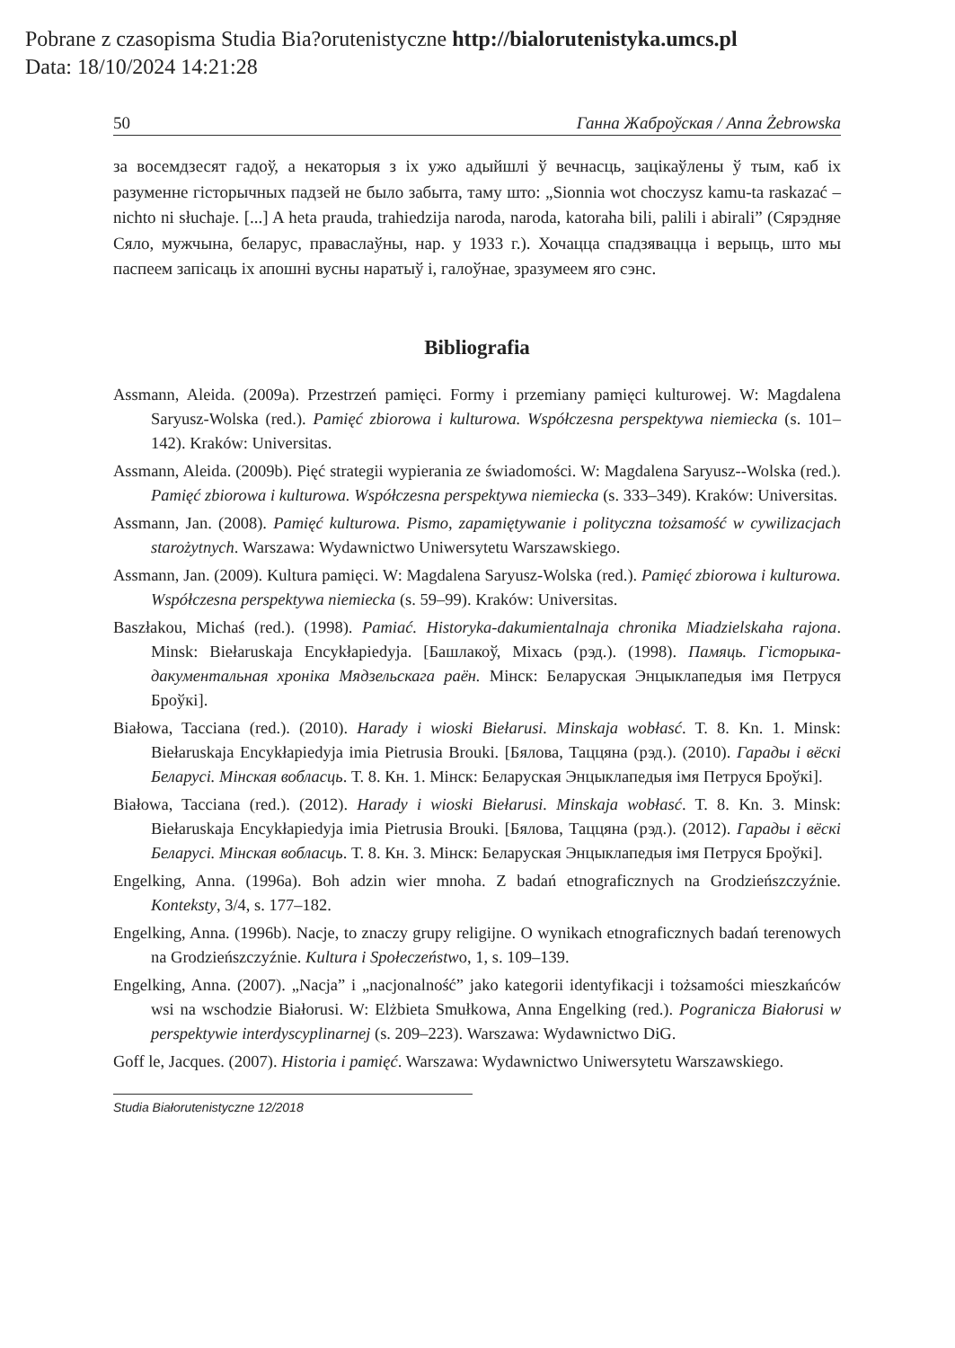Pobrane z czasopisma Studia Bia?orutenistyczne http://bialorutenistyka.umcs.pl
Data: 18/10/2024 14:21:28
50 Ганна Жаброўская / Anna Żebrowska
за восемдзесят гадоў, а некаторыя з іх ужо адыйшлі ў вечнасць, зацікаўлены ў тым, каб іх разуменне гісторычных падзей не было забыта, таму што: „Sionnia wot choczysz kamu-ta raskazać – nichto ni słuchaje. [...] A heta prauda, trahiedzija naroda, naroda, katoraha bili, palili i abirali” (Сярэдняе Сяло, мужчына, беларус, праваслаўны, нар. у 1933 г.). Хочацца спадзявацца і верыць, што мы паспеем запісаць іх апошні вусны наратыў і, галоўнае, зразумеем яго сэнс.
Bibliografia
Assmann, Aleida. (2009a). Przestrzeń pamięci. Formy i przemiany pamięci kulturowej. W: Magdalena Saryusz-Wolska (red.). Pamięć zbiorowa i kulturowa. Współczesna perspektywa niemiecka (s. 101–142). Kraków: Universitas.
Assmann, Aleida. (2009b). Pięć strategii wypierania ze świadomości. W: Magdalena Saryusz--Wolska (red.). Pamięć zbiorowa i kulturowa. Współczesna perspektywa niemiecka (s. 333–349). Kraków: Universitas.
Assmann, Jan. (2008). Pamięć kulturowa. Pismo, zapamiętywanie i polityczna tożsamość w cywilizacjach starożytnych. Warszawa: Wydawnictwo Uniwersytetu Warszawskiego.
Assmann, Jan. (2009). Kultura pamięci. W: Magdalena Saryusz-Wolska (red.). Pamięć zbiorowa i kulturowa. Współczesna perspektywa niemiecka (s. 59–99). Kraków: Universitas.
Baszłakou, Michaś (red.). (1998). Pamiać. Historyka-dakumientalnaja chronika Miadzielskaha rajona. Minsk: Biełaruskaja Encykłapiedyja. [Башлакоў, Міхась (рэд.). (1998). Памяць. Гісторыка-дакументальная хроніка Мядзельскага раён. Мінск: Беларуская Энцыклапедыя імя Петруся Броўкі].
Białowa, Tacciana (red.). (2010). Harady i wioski Biełarusi. Minskaja wobłasć. T. 8. Kn. 1. Minsk: Biełaruskaja Encykłapiedyja imia Pietrusia Brouki. [Бялова, Таццяна (рэд.). (2010). Гарады і вёскі Беларусі. Мінская вобласць. Т. 8. Кн. 1. Мінск: Беларуская Энцыклапедыя імя Петруся Броўкі].
Białowa, Tacciana (red.). (2012). Harady i wioski Biełarusi. Minskaja wobłasć. T. 8. Kn. 3. Minsk: Biełaruskaja Encykłapiedyja imia Pietrusia Brouki. [Бялова, Таццяна (рэд.). (2012). Гарады і вёскі Беларусі. Мінская вобласць. Т. 8. Кн. 3. Мінск: Беларуская Энцыклапедыя імя Петруся Броўкі].
Engelking, Anna. (1996a). Boh adzin wier mnoha. Z badań etnograficznych na Grodzieńszczyźnie. Konteksty, 3/4, s. 177–182.
Engelking, Anna. (1996b). Nacje, to znaczy grupy religijne. O wynikach etnograficznych badań terenowych na Grodzieńszczyźnie. Kultura i Społeczeństwo, 1, s. 109–139.
Engelking, Anna. (2007). „Nacja” i „nacjonalność” jako kategorii identyfikacji i tożsamości mieszkańców wsi na wschodzie Białorusi. W: Elżbieta Smułkowa, Anna Engelking (red.). Pogranicza Białorusi w perspektywie interdyscyplinarnej (s. 209–223). Warszawa: Wydawnictwo DiG.
Goff le, Jacques. (2007). Historia i pamięć. Warszawa: Wydawnictwo Uniwersytetu Warszawskiego.
Studia Białorutenistyczne 12/2018